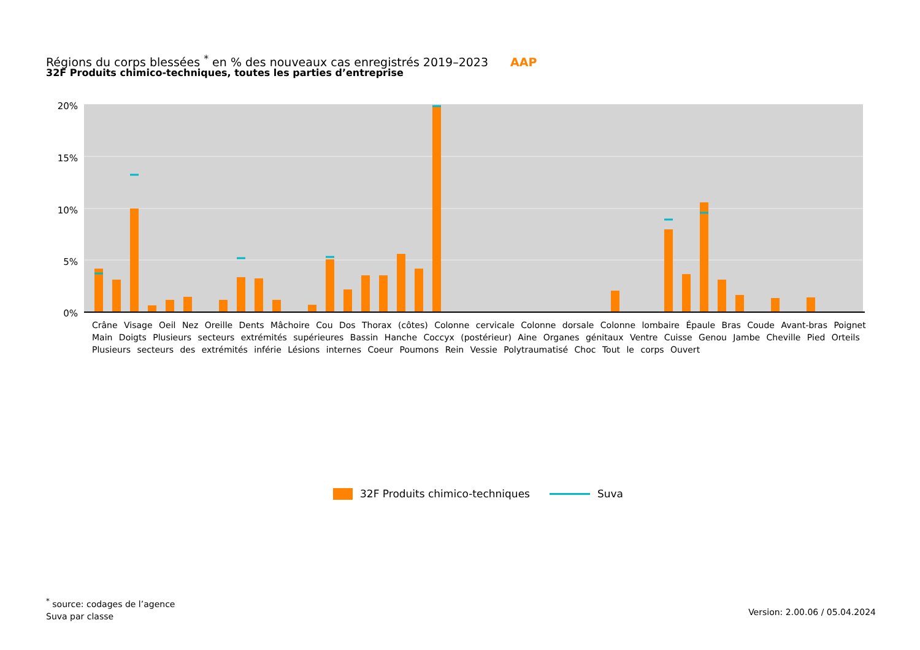Régions du corps blessées <sup>*</sup> en % des nouveaux cas enregistrés 2019–2023 AAP
32F Produits chimico-techniques, toutes les parties d’entreprise
20%
15%
10%
5%
0%
Crâne Visage Oeil Nez Oreille Dents Mâchoire Cou Dos Thorax (côtes) Colonne cervicale Colonne dorsale Colonne lombaire Épaule Bras Coude Avant-bras Poignet Main Doigts Plusieurs secteurs extrémités supérieures Bassin Hanche Coccyx (postérieur) Aine Organes génitaux Ventre Cuisse Genou Jambe Cheville Pied Orteils Plusieurs secteurs des extrémités inférie Lésions internes Coeur Poumons Rein Vessie Polytraumatisé Choc Tout le corps Ouvert
Crâne Visage Oeil Nez Oreille Dents Mâchoire Cou Dos Thorax (côtes) Colonne cervicale Colonne dorsale Colonne lombaire Épaule Bras Coude Avant-bras Poignet Main Doigts Plusieurs secteurs extrémités supérieures Bassin Hanche Coccyx (postérieur) Aine Organes génitaux Ventre Cuisse Genou Jambe Cheville Pied Orteils Plusieurs secteurs des extrémités inférie Lésions internes Coeur Poumons Rein Vessie Polytraumatisé Choc Tout le corps Ouvert
32F Produits chimico-techniques Suva
<sup>*</sup> source: codages de l’agence
Suva par classe
Version: 2.00.06 / 05.04.2024